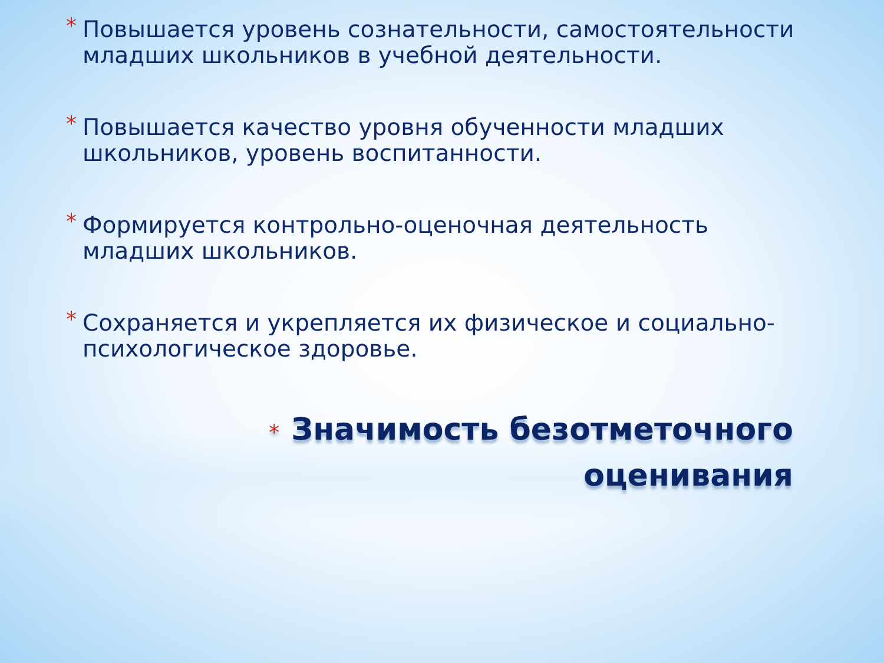* Повышается уровень сознательности, самостоятельности младших школьников в учебной деятельности.
* Повышается качество уровня обученности младших школьников, уровень воспитанности.
* Формируется контрольно-оценочная деятельность младших школьников.
* Сохраняется и укрепляется их физическое и социально-психологическое здоровье.
* Значимость безотметочного
оценивания